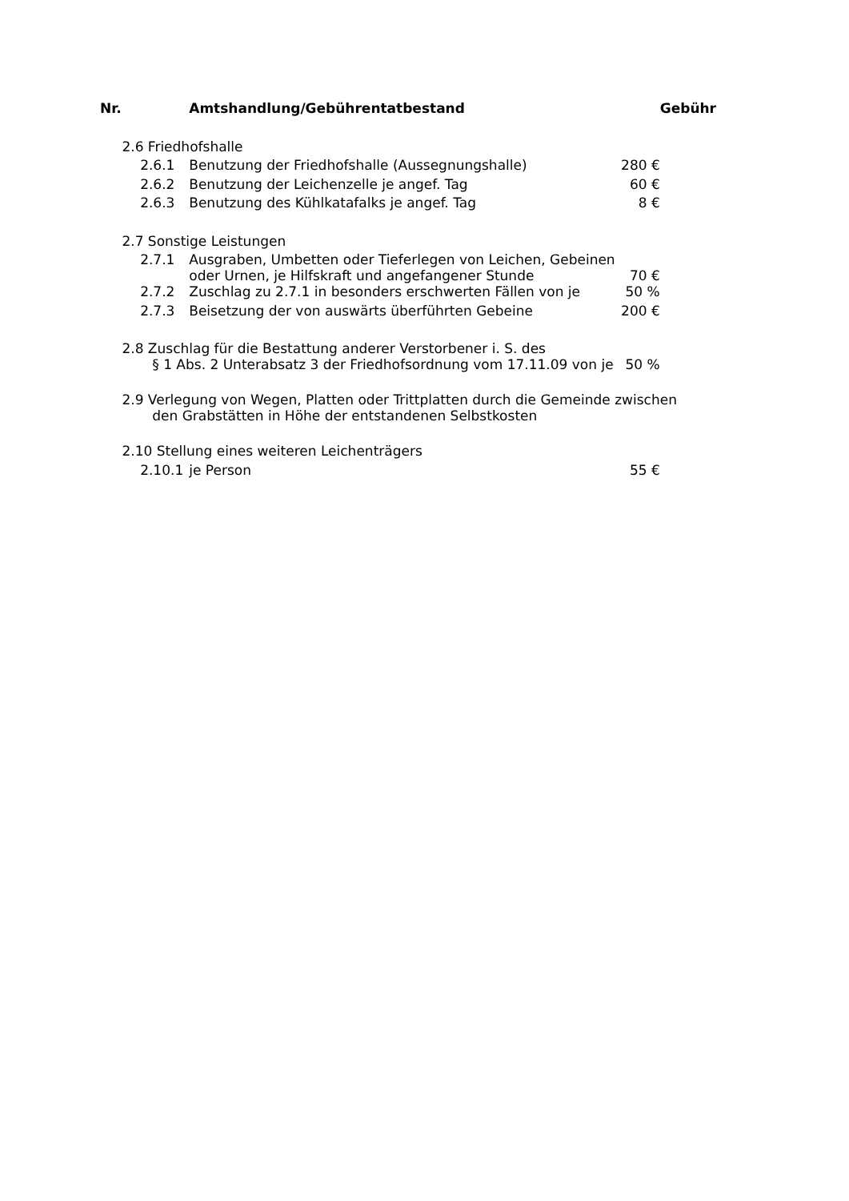| Nr. | | | Amtshandlung/Gebührentatbestand | | Gebühr |
| --- | --- | --- | --- | --- | --- |
| | 2.6 Friedhofshalle | | | | |
| | | 2.6.1 | Benutzung der Friedhofshalle (Aussegnungshalle) | 280 € | |
| | | 2.6.2 | Benutzung der Leichenzelle je angef. Tag | 60 € | |
| | | 2.6.3 | Benutzung des Kühlkatafalks je angef. Tag | 8 € | |
| | 2.7 Sonstige Leistungen | | | | |
| | | 2.7.1 | Ausgraben, Umbetten oder Tieferlegen von Leichen, Gebeinen oder Urnen, je Hilfskraft und angefangener Stunde | 70 € | |
| | | 2.7.2 | Zuschlag zu 2.7.1 in besonders erschwerten Fällen von je | 50 % | |
| | | 2.7.3 | Beisetzung der von auswärts überführten Gebeine | 200 € | |
| | 2.8 Zuschlag für die Bestattung anderer Verstorbener i. S. des § 1 Abs. 2 Unterabsatz 3 der Friedhofsordnung vom 17.11.09 von je | | | 50 % | |
| | 2.9 Verlegung von Wegen, Platten oder Trittplatten durch die Gemeinde zwischen den Grabstätten in Höhe der entstandenen Selbstkosten | | | | |
| | 2.10 Stellung eines weiteren Leichenträgers | | | | |
| | | 2.10.1 | je Person | 55 € | |